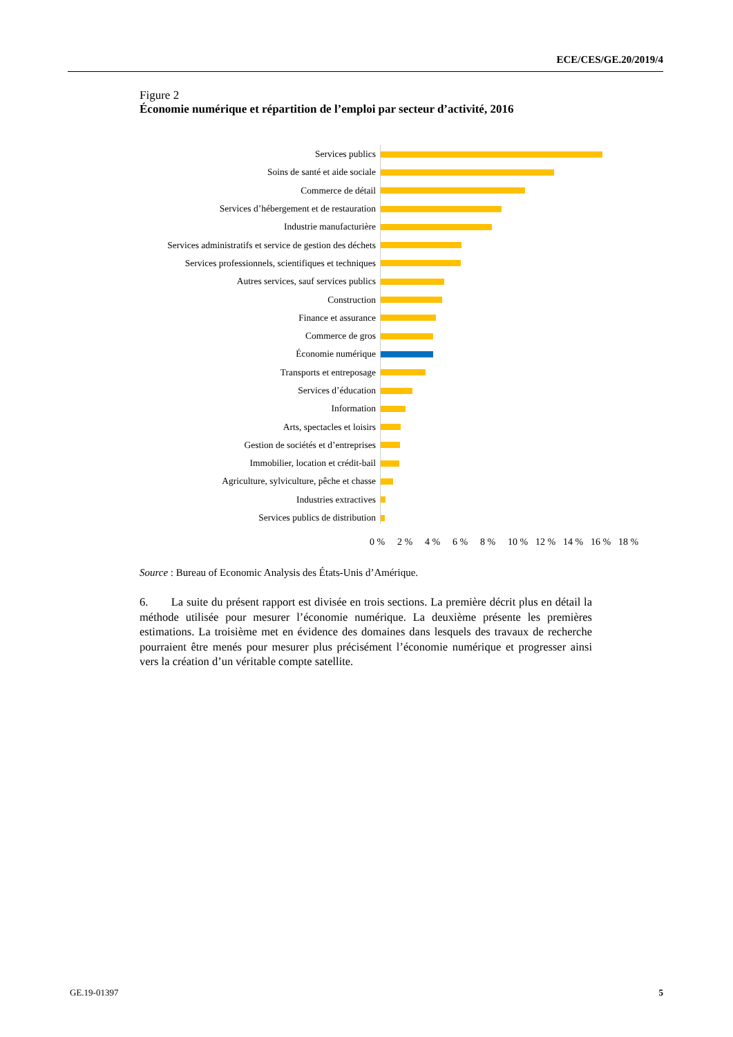ECE/CES/GE.20/2019/4
Figure 2
Économie numérique et répartition de l’emploi par secteur d’activité, 2016
Services publics
Soins de santé et aide sociale
Commerce de détail
Services d’hébergement et de restauration
Industrie manufacturière
Services administratifs et service de gestion des déchets
Services professionnels, scientifiques et techniques
Autres services, sauf services publics
Construction
Finance et assurance
Commerce de gros
Économie numérique
Transports et entreposage
Services d’éducation
Information
Arts, spectacles et loisirs
Gestion de sociétés et d’entreprises
Immobilier, location et crédit-bail
Agriculture, sylviculture, pêche et chasse
Industries extractives
Services publics de distribution
0 % 2 % 4 % 6 % 8 % 10 % 12 % 14 % 16 % 18 %
Source : Bureau of Economic Analysis des États-Unis d’Amérique.
6. La suite du présent rapport est divisée en trois sections. La première décrit plus en détail la méthode utilisée pour mesurer l’économie numérique. La deuxième présente les premières estimations. La troisième met en évidence des domaines dans lesquels des travaux de recherche pourraient être menés pour mesurer plus précisément l’économie numérique et progresser ainsi vers la création d’un véritable compte satellite.
GE.19-01397 5